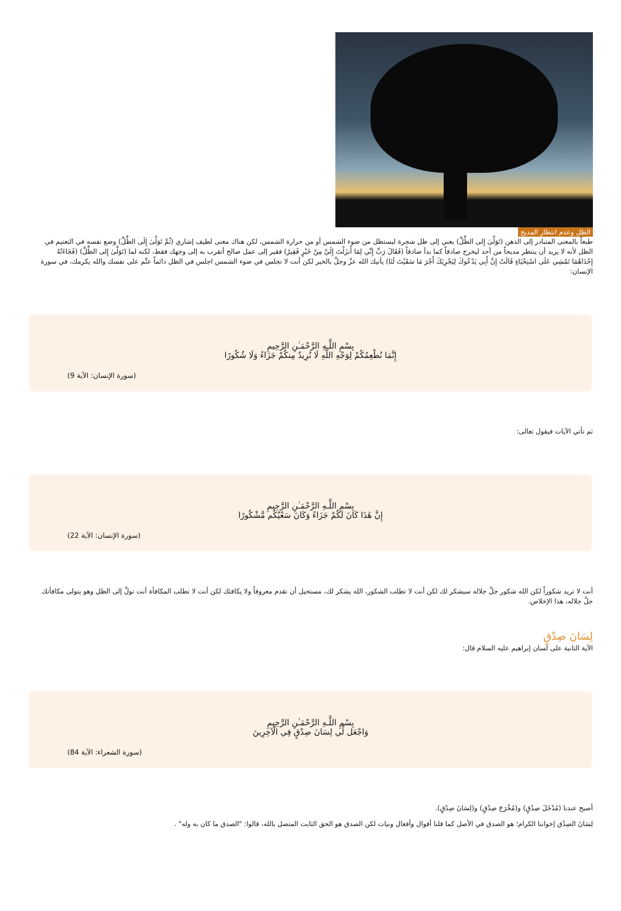الظل وعدم انتظار المديح
طبعاً بالمعنى المتبادر إلى الذهن (تَوَلَّىٰ إِلى الظِّلِّ) يعني إلى ظل شجرة ليستظل من ضوء الشمس أو من حرارة الشمس، لكن هناك معنى لطيف إشاري (ثُمَّ تَوَلَّىٰ إِلَى الظِّلِّ) وضع نفسه في التعتيم في الظل لأنه لا يريد أن ينتظر مديحاً من أحد ليخرج صادقاً كما بدأ صادقاً (فَقَالَ رَبِّ إِنِّي لِمَا أَنزَلْتَ إِلَيَّ مِنْ خَيْرٍ فَقِيرٌ) فقير إلى عمل صالح أتقرب به إلى وجهك فقط، لكنه لما (تَوَلَّىٰ إِلى الظِّلِّ) (فَجَاءَتْهُ إِحْدَاهُمَا تَمْشِي عَلَى اسْتِحْيَاءٍ قَالَتْ إِنَّ أَبِي يَدْعُوكَ لِيَجْزِيَكَ أَجْرَ مَا سَقَيْتَ لَنَا) يأتيك الله عزَّ وجلَّ بالخير لكن أنت لا تجلس في ضوء الشمس اجلس في الظل دائماً عتِّم على نفسك والله يكرمك، في سورة الإنسان:
بِسْمِ اللَّـهِ الرَّحْمَـٰنِ الرَّحِيمِ
إِنَّمَا نُطْعِمُكُمْ لِوَجْهِ اللَّهِ لَا نُرِيدُ مِنكُمْ جَزَاءً وَلَا شُكُورًا
(سورة الإنسان: الآية 9)
ثم تأتي الآيات فيقول تعالى:
بِسْمِ اللَّـهِ الرَّحْمَـٰنِ الرَّحِيمِ
إِنَّ هَٰذَا كَانَ لَكُمْ جَزَاءً وَكَانَ سَعْيُكُم مَّشْكُورًا
(سورة الإنسان: الآية 22)
أنت لا تريد شكوراً لكن الله شكور جلَّ جلاله سيشكر لك لكن أنت لا تطلب الشكور، الله يشكر لك، مستحيل أن تقدم معروفاً ولا يكافئك لكن أنت لا تطلب المكافأة أنت تولَّ إلى الظل وهو يتولى مكافأتك جلَّ جلاله، هذا الإخلاص.
لِسَانَ صِدْقٍ
الآية الثانية على لسان إبراهيم عليه السلام قال:
بِسْمِ اللَّـهِ الرَّحْمَـٰنِ الرَّحِيمِ
وَاجْعَل لِّي لِسَانَ صِدْقٍ فِي الْآخِرِينَ
(سورة الشعراء: الآية 84)
أصبح عندنا (مُدْخَلَ صِدْقٍ) و(مُخْرَجَ صِدْقٍ) و(لِسَانَ صِدْقٍ).
لِسَانَ الصِدْق إخواننا الكرام؛ هو الصدق في الأصل كما قلنا أقوال وأفعال ونيات لكن الصدق هو الحق الثابت المتصل بالله، قالوا: "الصدق ما كان به وله" .